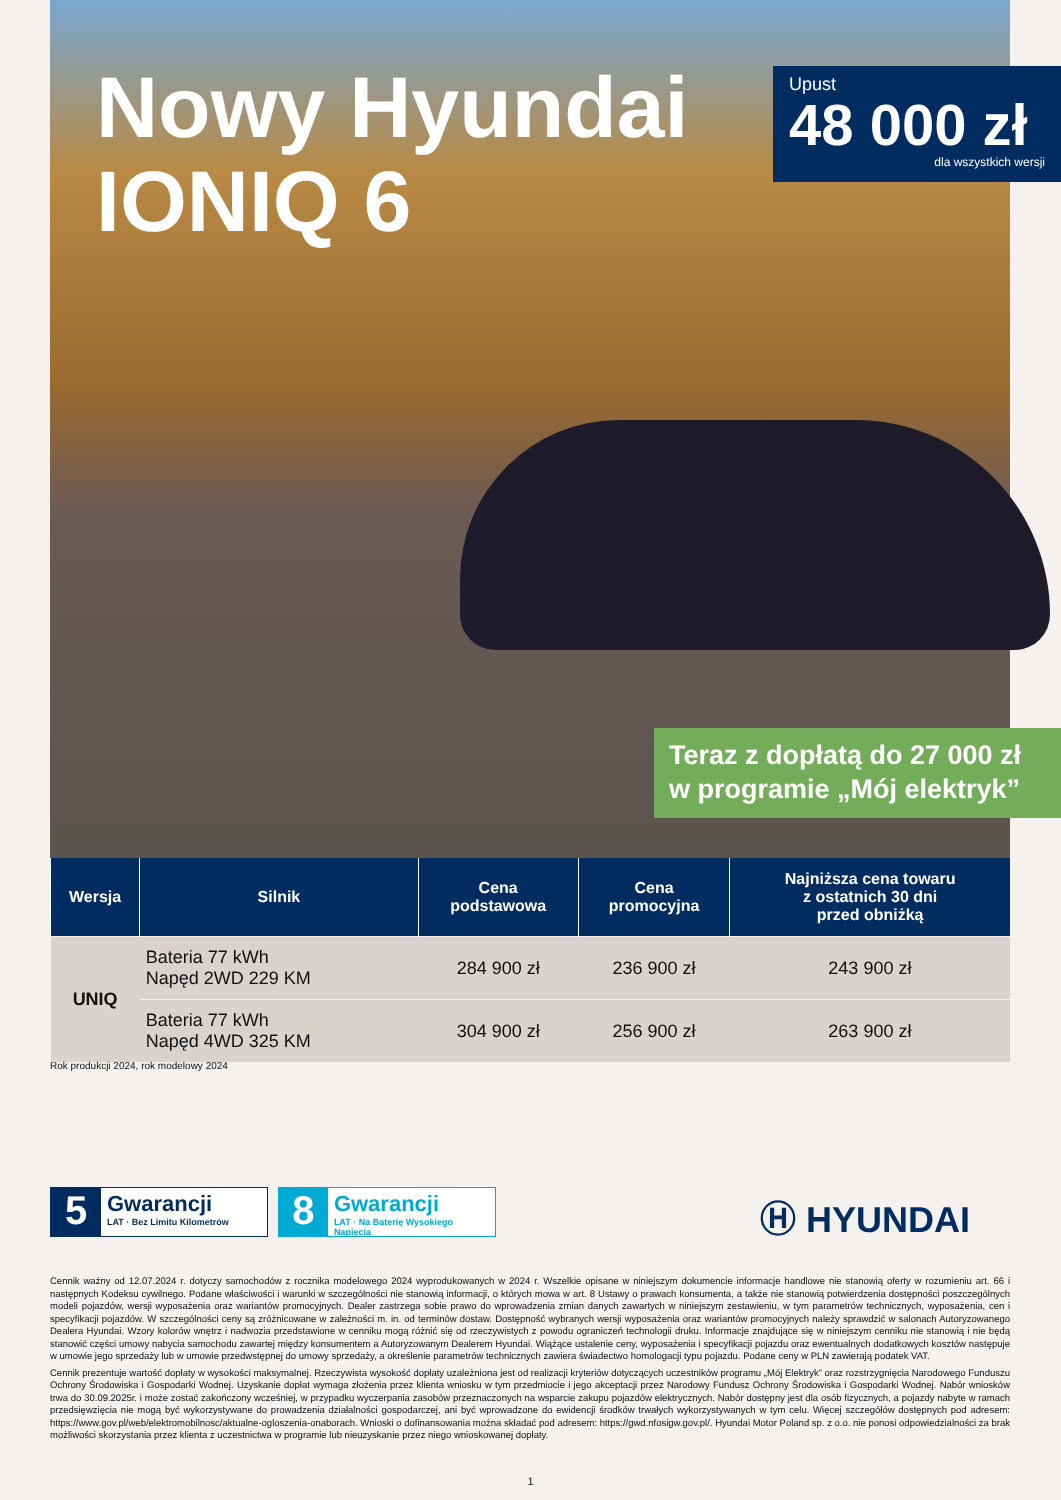Nowy Hyundai
IONIQ 6
Upust
48 000 zł
dla wszystkich wersji
Teraz z dopłatą do 27 000 zł
w programie „Mój elektryk”
| Wersja | Silnik | Cena podstawowa | Cena promocyjna | Najniższa cena towaru z ostatnich 30 dni przed obniżką |
| --- | --- | --- | --- | --- |
| UNIQ | Bateria 77 kWh Napęd 2WD 229 KM | 284 900 zł | 236 900 zł | 243 900 zł |
| | Bateria 77 kWh Napęd 4WD 325 KM | 304 900 zł | 256 900 zł | 263 900 zł |
Rok produkcji 2024, rok modelowy 2024
5
Gwarancji
LAT · Bez Limitu Kilometrów
8
Gwarancji
LAT · Na Baterię Wysokiego Napięcia
Ⓗ HYUNDAI
Cennik ważny od 12.07.2024 r. dotyczy samochodów z rocznika modelowego 2024 wyprodukowanych w 2024 r. Wszelkie opisane w niniejszym dokumencie informacje handlowe nie stanowią oferty w rozumieniu art. 66 i następnych Kodeksu cywilnego. Podane właściwości i warunki w szczególności nie stanowią informacji, o których mowa w art. 8 Ustawy o prawach konsumenta, a także nie stanowią potwierdzenia dostępności poszczególnych modeli pojazdów, wersji wyposażenia oraz wariantów promocyjnych. Dealer zastrzega sobie prawo do wprowadzenia zmian danych zawartych w niniejszym zestawieniu, w tym parametrów technicznych, wyposażenia, cen i specyfikacji pojazdów. W szczególności ceny są zróżnicowane w zależności m. in. od terminów dostaw. Dostępność wybranych wersji wyposażenia oraz wariantów promocyjnych należy sprawdzić w salonach Autoryzowanego Dealera Hyundai. Wzory kolorów wnętrz i nadwozia przedstawione w cenniku mogą różnić się od rzeczywistych z powodu ograniczeń technologii druku. Informacje znajdujące się w niniejszym cenniku nie stanowią i nie będą stanowić części umowy nabycia samochodu zawartej między konsumentem a Autoryzowanym Dealerem Hyundai. Wiążące ustalenie ceny, wyposażenia i specyfikacji pojazdu oraz ewentualnych dodatkowych kosztów następuje w umowie jego sprzedaży lub w umowie przedwstępnej do umowy sprzedaży, a określenie parametrów technicznych zawiera świadectwo homologacji typu pojazdu. Podane ceny w PLN zawierają podatek VAT.
Cennik prezentuje wartość dopłaty w wysokości maksymalnej. Rzeczywista wysokość dopłaty uzależniona jest od realizacji kryteriów dotyczących uczestników programu „Mój Elektryk” oraz rozstrzygnięcia Narodowego Funduszu Ochrony Środowiska i Gospodarki Wodnej. Uzyskanie dopłat wymaga złożenia przez klienta wniosku w tym przedmiocie i jego akceptacji przez Narodowy Fundusz Ochrony Środowiska i Gospodarki Wodnej. Nabór wniosków trwa do 30.09.2025r. i może zostać zakończony wcześniej, w przypadku wyczerpania zasobów przeznaczonych na wsparcie zakupu pojazdów elektrycznych. Nabór dostępny jest dla osób fizycznych, a pojazdy nabyte w ramach przedsięwzięcia nie mogą być wykorzystywane do prowadzenia działalności gospodarczej, ani być wprowadzone do ewidencji środków trwałych wykorzystywanych w tym celu. Więcej szczegółów dostępnych pod adresem: https://www.gov.pl/web/elektromobilnosc/aktualne-ogloszenia-onaborach. Wnioski o dofinansowania można składać pod adresem: https://gwd.nfosigw.gov.pl/. Hyundai Motor Poland sp. z o.o. nie ponosi odpowiedzialności za brak możliwości skorzystania przez klienta z uczestnictwa w programie lub nieuzyskanie przez niego wnioskowanej dopłaty.
1